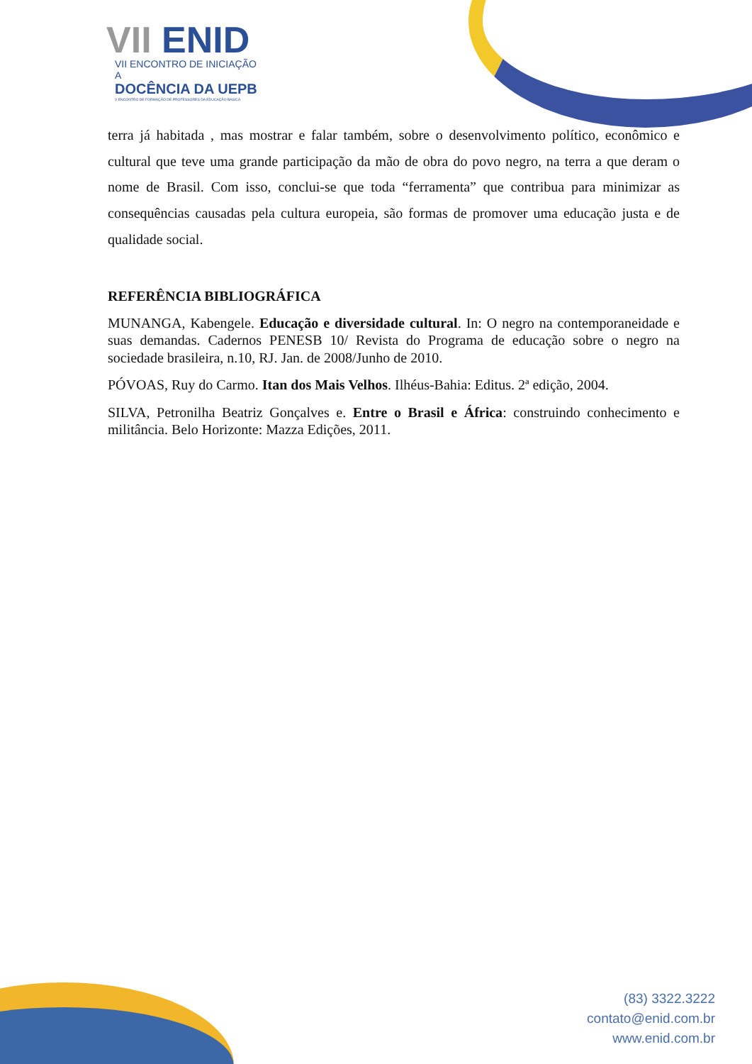VII ENID
VII ENCONTRO DE INICIAÇÃO A
DOCÊNCIA DA UEPB
V ENCONTRO DE FORMAÇÃO DE PROFESSORES DA EDUCAÇÃO BÁSICA
terra já habitada , mas mostrar e falar também, sobre o desenvolvimento político, econômico e cultural que teve uma grande participação da mão de obra do povo negro, na terra a que deram o nome de Brasil. Com isso, conclui-se que toda “ferramenta” que contribua para minimizar as consequências causadas pela cultura europeia, são formas de promover uma educação justa e de qualidade social.
REFERÊNCIA BIBLIOGRÁFICA
MUNANGA, Kabengele. Educação e diversidade cultural. In: O negro na contemporaneidade e suas demandas. Cadernos PENESB 10/ Revista do Programa de educação sobre o negro na sociedade brasileira, n.10, RJ. Jan. de 2008/Junho de 2010.
PÓVOAS, Ruy do Carmo. Itan dos Mais Velhos. Ilhéus-Bahia: Editus. 2ª edição, 2004.
SILVA, Petronilha Beatriz Gonçalves e. Entre o Brasil e África: construindo conhecimento e militância. Belo Horizonte: Mazza Edições, 2011.
(83) 3322.3222
contato@enid.com.br
www.enid.com.br